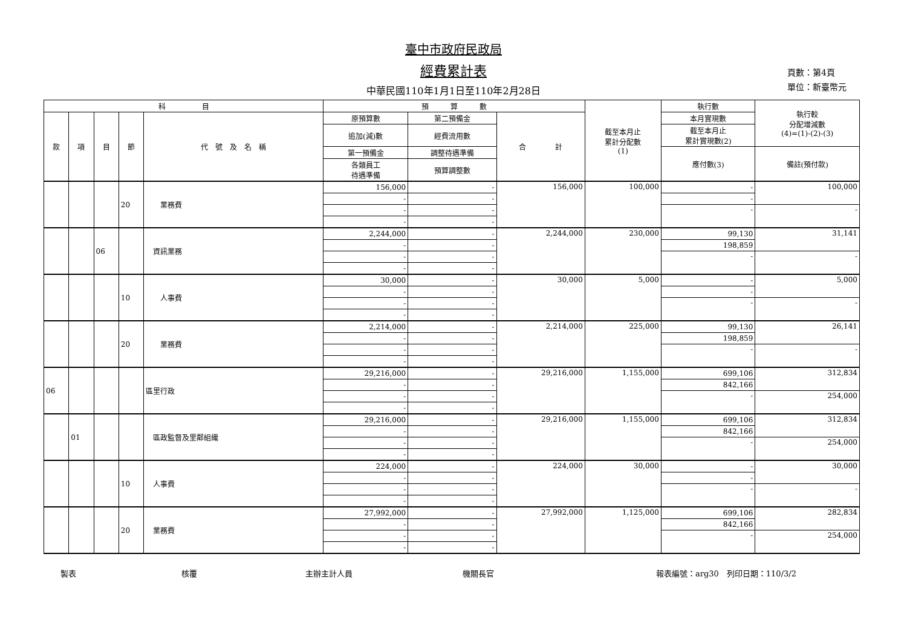臺中市政府民政局
經費累計表
中華民國110年1月1日至110年2月28日
頁數：第4頁
單位：新臺幣元
| 科 目 | | | | | 預 算 數 | | | 截至本月止 累計分配數 (1) | 執行數 | 執行較 分配增減數 (4)=(1)-(2)-(3) |
| --- | --- | --- | --- | --- | --- | --- | --- | --- | --- | --- |
| 款 | 項 | 目 | 節 | 代 號 及 名 稱 | 原預算數 | 第二預備金 | 合 計 | | 本月實現數 | |
| | | | | | 追加(減)數 | 經費流用數 | | | 截至本月止 累計實現數(2) | |
| | | | | | 第一預備金 | 調整待遇準備 | | | 應付數(3) | 備註(預付款) |
| | | | | | 各類員工 待遇準備 | 預算調整數 | | | | |
| | | | 20 | 業務費 | 156,000 | - | 156,000 | 100,000 | - | 100,000 |
| | | | | | - | - | | | - | |
| | | | | | - | - | | | - | - |
| | | | | | - | - | | | | |
| | | 06 | | 資訊業務 | 2,244,000 | - | 2,244,000 | 230,000 | 99,130 | 31,141 |
| | | | | | - | - | | | 198,859 | |
| | | | | | - | - | | | - | - |
| | | | | | - | - | | | | |
| | | | 10 | 人事費 | 30,000 | - | 30,000 | 5,000 | - | 5,000 |
| | | | | | - | - | | | - | |
| | | | | | - | - | | | - | - |
| | | | | | - | - | | | | |
| | | | 20 | 業務費 | 2,214,000 | - | 2,214,000 | 225,000 | 99,130 | 26,141 |
| | | | | | - | - | | | 198,859 | |
| | | | | | - | - | | | - | - |
| | | | | | - | - | | | | |
| 06 | | | | 區里行政 | 29,216,000 | - | 29,216,000 | 1,155,000 | 699,106 | 312,834 |
| | | | | | - | - | | | 842,166 | |
| | | | | | - | - | | | - | 254,000 |
| | | | | | - | - | | | | |
| | 01 | | | 區政監督及里鄰組織 | 29,216,000 | - | 29,216,000 | 1,155,000 | 699,106 | 312,834 |
| | | | | | - | - | | | 842,166 | |
| | | | | | - | - | | | - | 254,000 |
| | | | | | - | - | | | | |
| | | | 10 | 人事費 | 224,000 | - | 224,000 | 30,000 | - | 30,000 |
| | | | | | - | - | | | - | |
| | | | | | - | - | | | - | - |
| | | | | | - | - | | | | |
| | | | 20 | 業務費 | 27,992,000 | - | 27,992,000 | 1,125,000 | 699,106 | 282,834 |
| | | | | | - | - | | | 842,166 | |
| | | | | | - | - | | | - | 254,000 |
| | | | | | - | - | | | | |
製表 核覆 主辦主計人員 機關長官 報表編號：arg30　列印日期：110/3/2